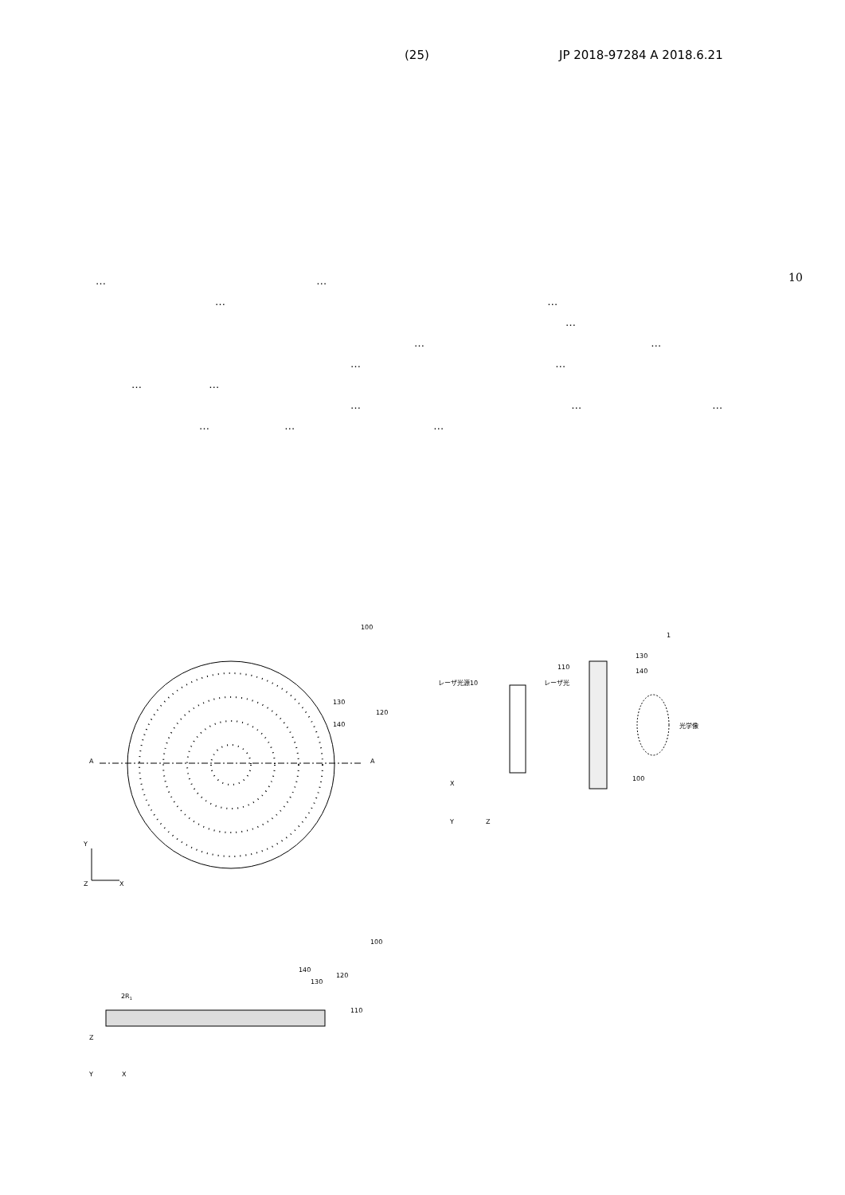(25) JP 2018-97284 A 2018.6.21
10
… …
… …
…
… …
… …
… …
… … …
… … …
100
A
A
130
140
120
Y
Z
X
1
レーザ光源10
レーザ光
110
130
140
光学像
100
X
Y
Z
100
140
130
120
2R1
110
Z
Y
X